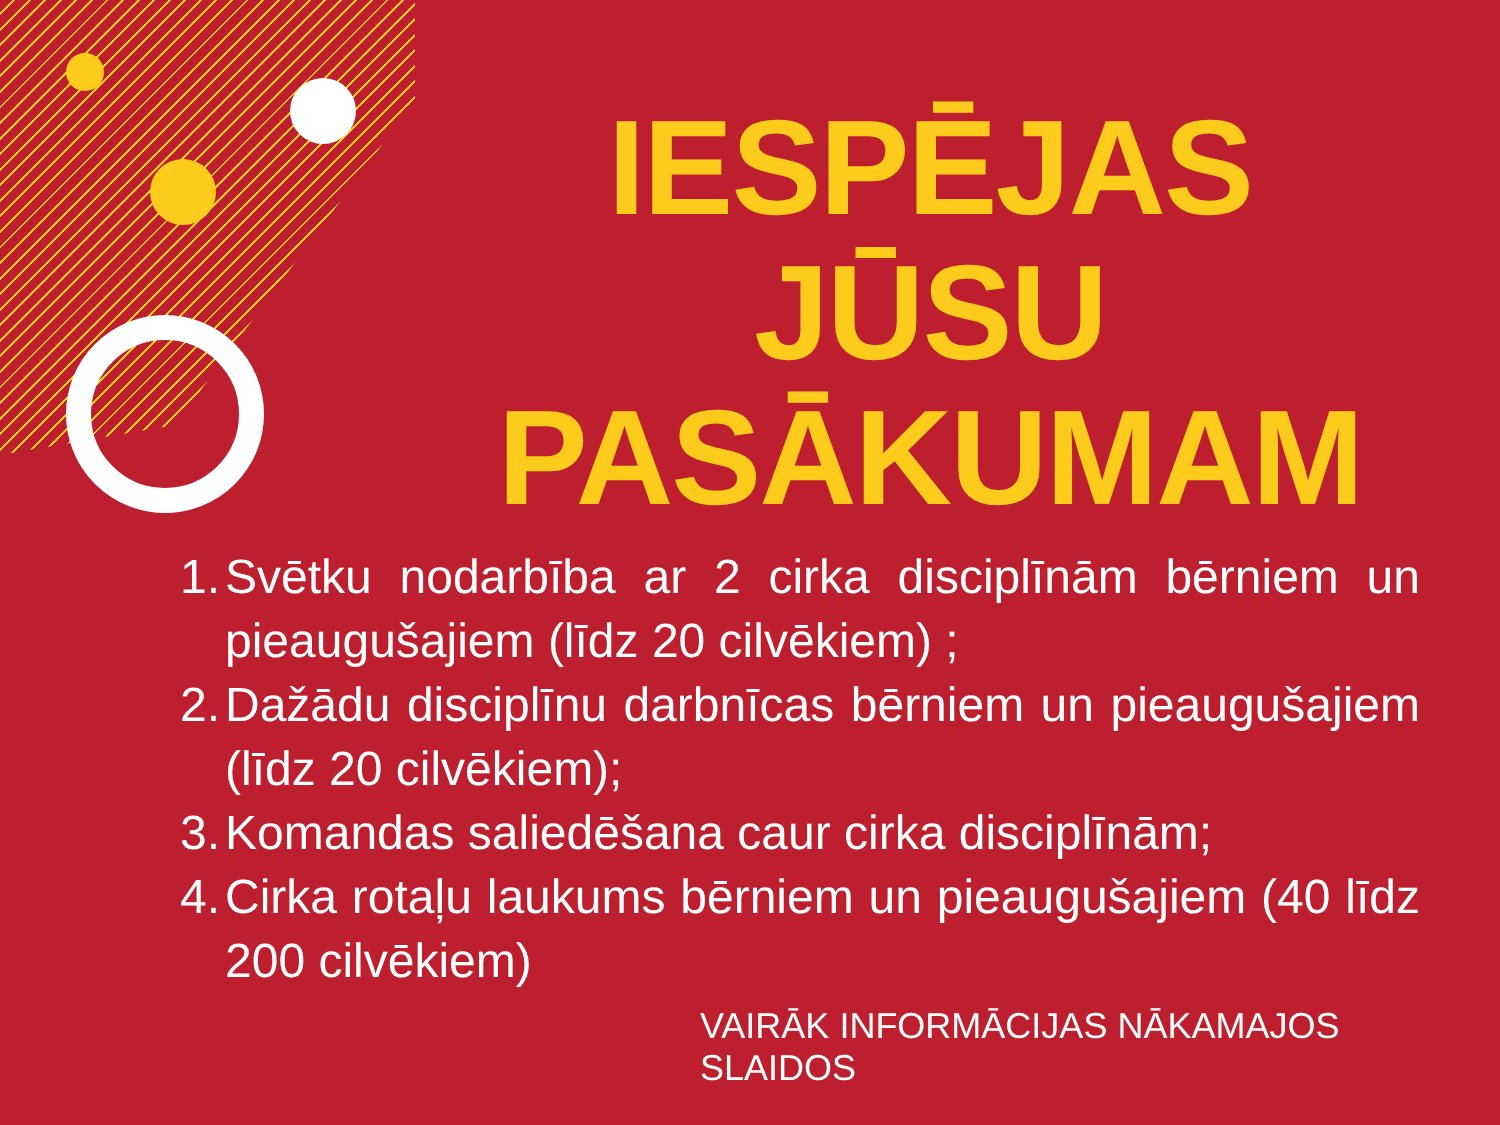IESPĒJAS JŪSU PASĀKUMAM
1. Svētku nodarbība ar 2 cirka disciplīnām bērniem un pieaugušajiem (līdz 20 cilvēkiem) ;
2. Dažādu disciplīnu darbnīcas bērniem un pieaugušajiem (līdz 20 cilvēkiem);
3. Komandas saliedēšana caur cirka disciplīnām;
4. Cirka rotaļu laukums bērniem un pieaugušajiem (40 līdz 200 cilvēkiem)
VAIRĀK INFORMĀCIJAS NĀKAMAJOS SLAIDOS